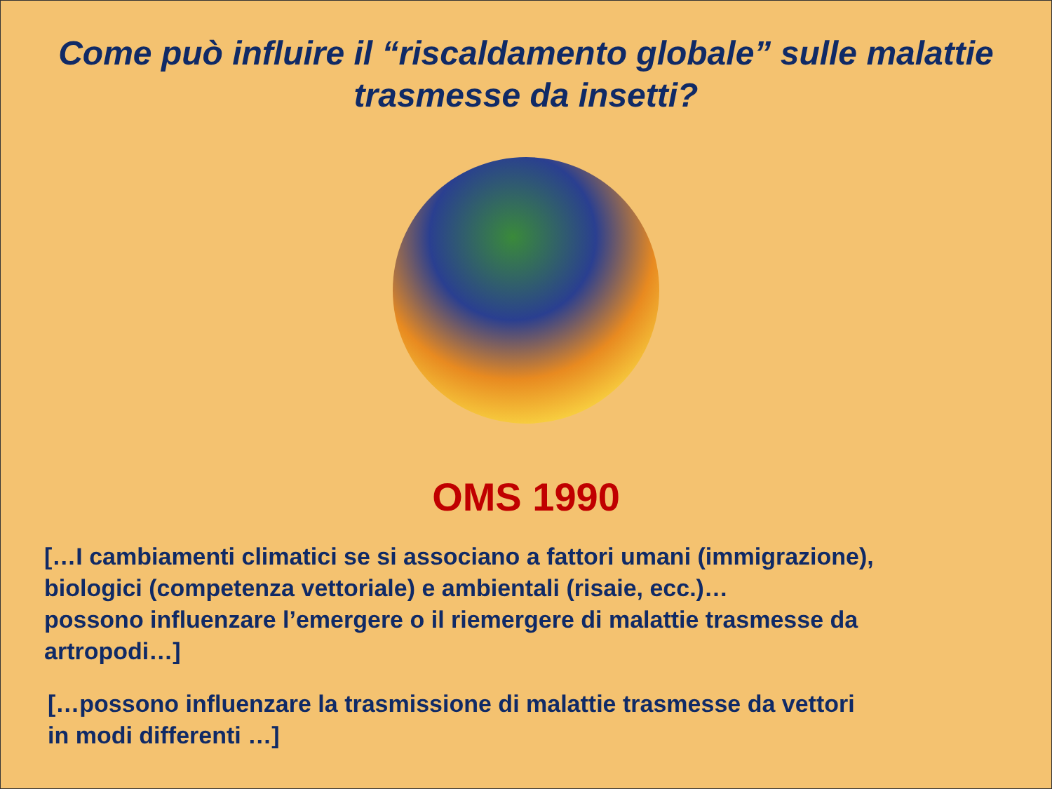Come può influire il “riscaldamento globale” sulle malattie
trasmesse da insetti?
OMS 1990
[…I cambiamenti climatici se si associano a fattori umani (immigrazione),
biologici (competenza vettoriale) e ambientali (risaie, ecc.)…
possono influenzare l’emergere o il riemergere di malattie trasmesse da
artropodi…]
[…possono influenzare la trasmissione di malattie trasmesse da vettori
in modi differenti …]